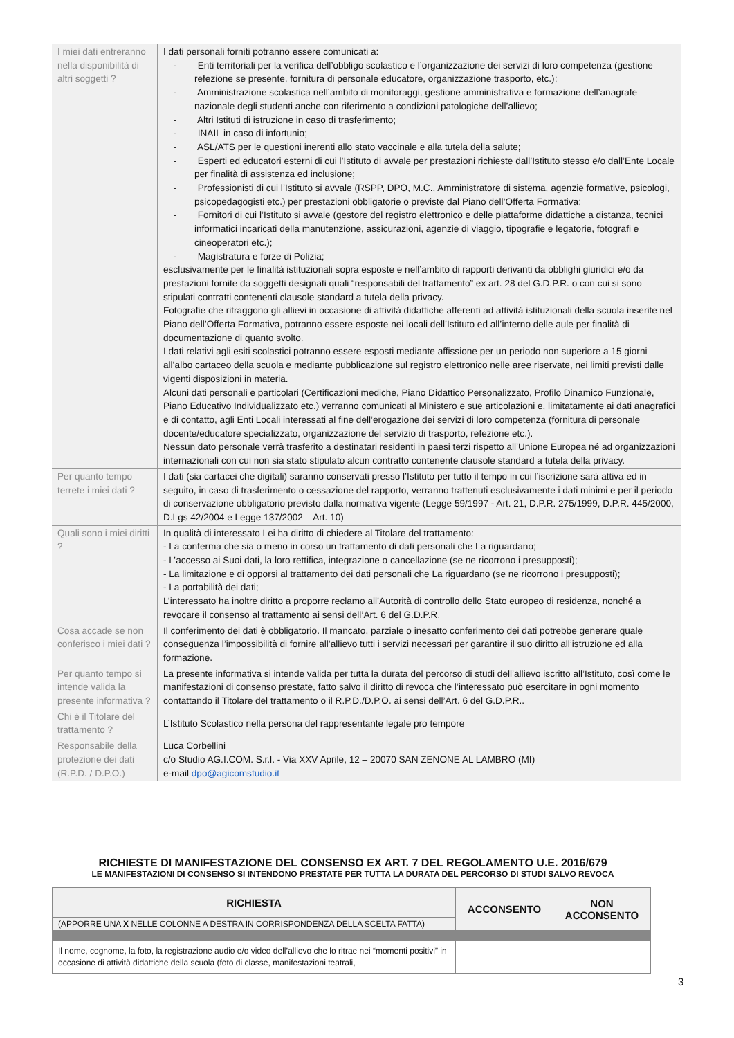| I miei dati entreranno nella disponibilità di altri soggetti ? | I dati personali forniti potranno essere comunicati a: - Enti territoriali per la verifica dell’obbligo scolastico e l’organizzazione dei servizi di loro competenza (gestione refezione se presente, fornitura di personale educatore, organizzazione trasporto, etc.); - Amministrazione scolastica nell’ambito di monitoraggi, gestione amministrativa e formazione dell’anagrafe nazionale degli studenti anche con riferimento a condizioni patologiche dell’allievo; - Altri Istituti di istruzione in caso di trasferimento; - INAIL in caso di infortunio; - ASL/ATS per le questioni inerenti allo stato vaccinale e alla tutela della salute; - Esperti ed educatori esterni di cui l’Istituto di avvale per prestazioni richieste dall’Istituto stesso e/o dall’Ente Locale per finalità di assistenza ed inclusione; - Professionisti di cui l’Istituto si avvale (RSPP, DPO, M.C., Amministratore di sistema, agenzie formative, psicologi, psicopedagogisti etc.) per prestazioni obbligatorie o previste dal Piano dell’Offerta Formativa; - Fornitori di cui l’Istituto si avvale (gestore del registro elettronico e delle piattaforme didattiche a distanza, tecnici informatici incaricati della manutenzione, assicurazioni, agenzie di viaggio, tipografie e legatorie, fotografi e cineoperatori etc.); - Magistratura e forze di Polizia; esclusivamente per le finalità istituzionali sopra esposte e nell’ambito di rapporti derivanti da obblighi giuridici e/o da prestazioni fornite da soggetti designati quali “responsabili del trattamento” ex art. 28 del G.D.P.R. o con cui si sono stipulati contratti contenenti clausole standard a tutela della privacy. Fotografie che ritraggono gli allievi in occasione di attività didattiche afferenti ad attività istituzionali della scuola inserite nel Piano dell’Offerta Formativa, potranno essere esposte nei locali dell’Istituto ed all’interno delle aule per finalità di documentazione di quanto svolto. I dati relativi agli esiti scolastici potranno essere esposti mediante affissione per un periodo non superiore a 15 giorni all’albo cartaceo della scuola e mediante pubblicazione sul registro elettronico nelle aree riservate, nei limiti previsti dalle vigenti disposizioni in materia. Alcuni dati personali e particolari (Certificazioni mediche, Piano Didattico Personalizzato, Profilo Dinamico Funzionale, Piano Educativo Individualizzato etc.) verranno comunicati al Ministero e sue articolazioni e, limitatamente ai dati anagrafici e di contatto, agli Enti Locali interessati al fine dell’erogazione dei servizi di loro competenza (fornitura di personale docente/educatore specializzato, organizzazione del servizio di trasporto, refezione etc.). Nessun dato personale verrà trasferito a destinatari residenti in paesi terzi rispetto all’Unione Europea né ad organizzazioni internazionali con cui non sia stato stipulato alcun contratto contenente clausole standard a tutela della privacy. |
| Per quanto tempo terrete i miei dati ? | I dati (sia cartacei che digitali) saranno conservati presso l’Istituto per tutto il tempo in cui l’iscrizione sarà attiva ed in seguito, in caso di trasferimento o cessazione del rapporto, verranno trattenuti esclusivamente i dati minimi e per il periodo di conservazione obbligatorio previsto dalla normativa vigente (Legge 59/1997 - Art. 21, D.P.R. 275/1999, D.P.R. 445/2000, D.Lgs 42/2004 e Legge 137/2002 – Art. 10) |
| Quali sono i miei diritti ? | In qualità di interessato Lei ha diritto di chiedere al Titolare del trattamento: - La conferma che sia o meno in corso un trattamento di dati personali che La riguardano; - L’accesso ai Suoi dati, la loro rettifica, integrazione o cancellazione (se ne ricorrono i presupposti); - La limitazione e di opporsi al trattamento dei dati personali che La riguardano (se ne ricorrono i presupposti); - La portabilità dei dati; L’interessato ha inoltre diritto a proporre reclamo all’Autorità di controllo dello Stato europeo di residenza, nonché a revocare il consenso al trattamento ai sensi dell’Art. 6 del G.D.P.R. |
| Cosa accade se non conferisco i miei dati ? | Il conferimento dei dati è obbligatorio. Il mancato, parziale o inesatto conferimento dei dati potrebbe generare quale conseguenza l’impossibilità di fornire all’allievo tutti i servizi necessari per garantire il suo diritto all’istruzione ed alla formazione. |
| Per quanto tempo si intende valida la presente informativa ? | La presente informativa si intende valida per tutta la durata del percorso di studi dell’allievo iscritto all’Istituto, così come le manifestazioni di consenso prestate, fatto salvo il diritto di revoca che l’interessato può esercitare in ogni momento contattando il Titolare del trattamento o il R.P.D./D.P.O. ai sensi dell’Art. 6 del G.D.P.R.. |
| Chi è il Titolare del trattamento ? | L’Istituto Scolastico nella persona del rappresentante legale pro tempore |
| Responsabile della protezione dei dati (R.P.D. / D.P.O.) | Luca Corbellini c/o Studio AG.I.COM. S.r.l. - Via XXV Aprile, 12 – 20070 SAN ZENONE AL LAMBRO (MI) e-mail dpo@agicomstudio.it |
RICHIESTE DI MANIFESTAZIONE DEL CONSENSO EX ART. 7 DEL REGOLAMENTO U.E. 2016/679
LE MANIFESTAZIONI DI CONSENSO SI INTENDONO PRESTATE PER TUTTA LA DURATA DEL PERCORSO DI STUDI SALVO REVOCA
| RICHIESTA | ACCONSENTO | NON ACCONSENTO |
| --- | --- | --- |
| (APPORRE UNA X NELLE COLONNE A DESTRA IN CORRISPONDENZA DELLA SCELTA FATTA) | | |
| Il nome, cognome, la foto, la registrazione audio e/o video dell’allievo che lo ritrae nei “momenti positivi” in occasione di attività didattiche della scuola (foto di classe, manifestazioni teatrali, | | |
3